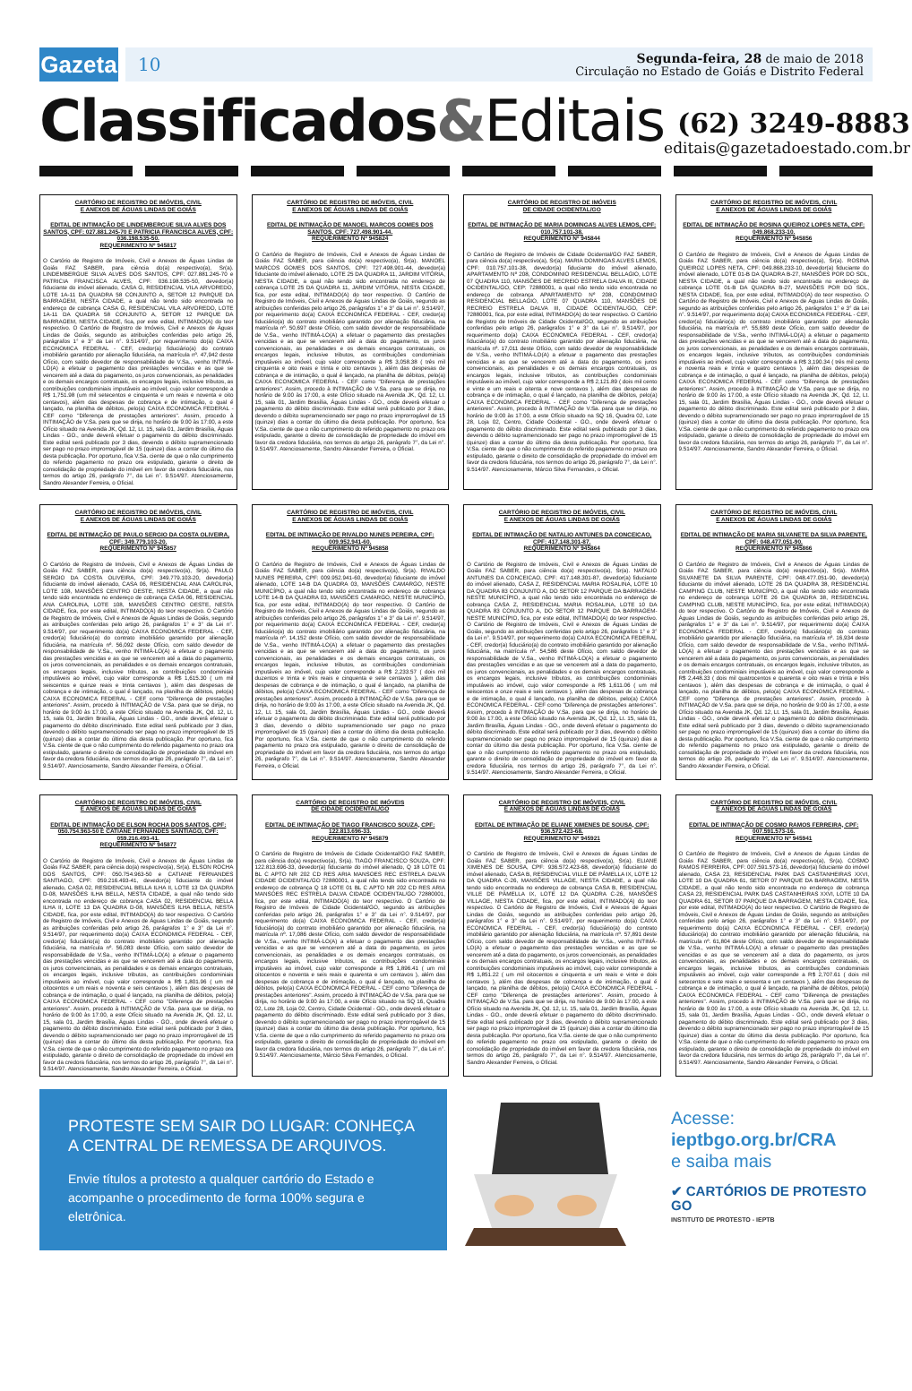Gazeta
10
Segunda-feira, 28 de maio de 2018
Circulação no Estado de Goiás e Distrito Federal
Classificados&Editais
(62) 3249-8883
editais@gazetadoestado.com.br
CARTÓRIO DE REGISTRO DE IMÓVEIS, CIVIL
E ANEXOS DE ÁGUAS LINDAS DE GOIÁS
EDITAL DE INTIMAÇÃO DE LINDEMBERGUE SILVA ALVES DOS SANTOS, CPF: 027.881.245-70 E PATRICIA FRANCISCA ALVES, CPF: 036.198.535-50.
REQUERIMENTO Nº 945817
O Cartório de Registro de Imóveis, Civil e Anexos de Águas Lindas de Goiás FAZ SABER, para ciência do(a) respectivo(a), Sr(a). LINDEMBERGUE SILVA ALVES DOS SANTOS, CPF: 027.881.245-70 e PATRICIA FRANCISCA ALVES, CPF: 036.198.535-50, devedor(a) fiduciante do imóvel alienado, CASA G, RESIDENCIAL VILA ARVOREDO, LOTE 1A-11 DA QUADRA 58 CONJUNTO A, SETOR 12 PARQUE DA BARRAGEM, NESTA CIDADE, a qual não tendo sido encontrada no endereço de cobrança CASA G, RESIDENCIAL VILA ARVOREDO, LOTE 1A-11 DA QUADRA 58 CONJUNTO A, SETOR 12 PARQUE DA BARRAGEM, NESTA CIDADE, fica, por este edital, INTIMADO(A) do teor respectivo. O Cartório de Registro de Imóveis, Civil e Anexos de Águas Lindas de Goiás, segundo as atribuições conferidas pelo artigo 26, parágrafos 1° e 3° da Lei n°. 9.514/97, por requerimento do(a) CAIXA ECONOMICA FEDERAL - CEF, credor(a) fiduciário(a) do contrato imobiliário garantido por alienação fiduciária, na matrícula nº. 47,942 deste Ofício, com saldo devedor de responsabilidade de V.Sa., venho INTIMÁ-LO(A) a efetuar o pagamento das prestações vencidas e as que se vencerem até a data do pagamento, os juros convencionais, as penalidades e os demais encargos contratuais, os encargos legais, inclusive tributos, as contribuições condominiais imputáveis ao imóvel, cujo valor corresponde a R$ 1,751.98 (um mil setecentos e cinquenta e um reais e noventa e oito centavos), além das despesas de cobrança e de intimação, o qual é lançado, na planilha de débitos, pelo(a) CAIXA ECONOMICA FEDERAL - CEF como "Diferença de prestações anteriores". Assim, procedo à INTIMAÇÃO de V.Sa. para que se dirija, no horário de 9:00 às 17:00, a este Ofício situado na Avenida JK, Qd. 12, Lt. 15, sala 01, Jardim Brasília, Águas Lindas - GO., onde deverá efetuar o pagamento do débito discriminado. Este edital será publicado por 3 dias, devendo o débito supramencionado ser pago no prazo improrrogável de 15 (quinze) dias a contar do último dia desta publicação. Por oportuno, fica V.Sa. ciente de que o não cumprimento do referido pagamento no prazo ora estipulado, garante o direito de consolidação de propriedade do imóvel em favor da credora fiduciária, nos termos do artigo 26, parágrafo 7°, da Lei n°. 9.514/97. Atenciosamente, Sandro Alexander Ferreira, o Oficial.
CARTÓRIO DE REGISTRO DE IMÓVEIS, CIVIL
E ANEXOS DE ÁGUAS LINDAS DE GOIÁS
EDITAL DE INTIMAÇÃO DE MANOEL MARCOS GOMES DOS SANTOS, CPF: 727.498.901-44.
REQUERIMENTO Nº 945824
O Cartório de Registro de Imóveis, Civil e Anexos de Águas Lindas de Goiás FAZ SABER, para ciência do(a) respectivo(a), Sr(a). MANOEL MARCOS GOMES DOS SANTOS, CPF: 727.498.901-44, devedor(a) fiduciante do imóvel alienado, LOTE 25 DA QUADRA 11, JARDIM VITÓRIA, NESTA CIDADE, a qual não tendo sido encontrada no endereço de cobrança LOTE 25 DA QUADRA 11, JARDIM VITÓRIA, NESTA CIDADE, fica, por este edital, INTIMADO(A) do teor respectivo. O Cartório de Registro de Imóveis, Civil e Anexos de Águas Lindas de Goiás, segundo as atribuições conferidas pelo artigo 26, parágrafos 1° e 3° da Lei n°. 9.514/97, por requerimento do(a) CAIXA ECONOMICA FEDERAL - CEF, credor(a) fiduciário(a) do contrato imobiliário garantido por alienação fiduciária, na matrícula nº. 50,697 deste Ofício, com saldo devedor de responsabilidade de V.Sa., venho INTIMÁ-LO(A) a efetuar o pagamento das prestações vencidas e as que se vencerem até a data do pagamento, os juros convencionais, as penalidades e os demais encargos contratuais, os encargos legais, inclusive tributos, as contribuições condominiais imputáveis ao imóvel, cujo valor corresponde a R$ 3,058.38 ( três mil cinquenta e oito reais e trinta e oito centavos ), além das despesas de cobrança e de intimação, o qual é lançado, na planilha de débitos, pelo(a) CAIXA ECONOMICA FEDERAL - CEF como "Diferença de prestações anteriores". Assim, procedo à INTIMAÇÃO de V.Sa. para que se dirija, no horário de 9:00 às 17:00, a este Ofício situado na Avenida JK, Qd. 12, Lt. 15, sala 01, Jardim Brasília, Águas Lindas - GO., onde deverá efetuar o pagamento do débito discriminado. Este edital será publicado por 3 dias, devendo o débito supramencionado ser pago no prazo improrrogável de 15 (quinze) dias a contar do último dia desta publicação. Por oportuno, fica V.Sa. ciente de que o não cumprimento do referido pagamento no prazo ora estipulado, garante o direito de consolidação de propriedade do imóvel em favor da credora fiduciária, nos termos do artigo 26, parágrafo 7°, da Lei n°. 9.514/97. Atenciosamente, Sandro Alexander Ferreira, o Oficial.
CARTÓRIO DE REGISTRO DE IMÓVEIS
DE CIDADE OCIDENTAL/GO
EDITAL DE INTIMAÇÃO DE MARIA DOMINGAS ALVES LEMOS, CPF: 010.757.101-38.
REQUERIMENTO Nº 945844
O Cartório de Registro de Imóveis de Cidade Ocidental/GO FAZ SABER, para ciência do(a) respectivo(a), Sr(a). MARIA DOMINGAS ALVES LEMOS, CPF: 010.757.101-38, devedor(a) fiduciante do imóvel alienado, APARTAMENTO Nº 208, CONDOMINIO RESIDENCIAL BELLAGIO, LOTE 07 QUADRA 110, MANSÕES DE RECREIO ESTRELA DALVA III, CIDADE OCIDENTAL/GO, CEP: 72880001, a qual não tendo sido encontrada no endereço de cobrança APARTAMENTO Nº 208, CONDOMINIO RESIDENCIAL BELLAGIO, LOTE 07 QUADRA 110, MANSÕES DE RECREIO ESTRELA DALVA III, CIDADE OCIDENTAL/GO, CEP: 72880001, fica, por este edital, INTIMADO(A) do teor respectivo. O Cartório de Registro de Imóveis de Cidade Ocidental/GO, segundo as atribuições conferidas pelo artigo 26, parágrafos 1° e 3° da Lei n°. 9.514/97, por requerimento do(a) CAIXA ECONOMICA FEDERAL - CEF, credor(a) fiduciário(a) do contrato imobiliário garantido por alienação fiduciária, na matrícula nº. 17,011 deste Ofício, com saldo devedor de responsabilidade de V.Sa., venho INTIMÁ-LO(A) a efetuar o pagamento das prestações vencidas e as que se vencerem até a data do pagamento, os juros convencionais, as penalidades e os demais encargos contratuais, os encargos legais, inclusive tributos, as contribuições condominiais imputáveis ao imóvel, cujo valor corresponde a R$ 2,121.89 ( dois mil cento e vinte e um reais e oitenta e nove centavos ), além das despesas de cobrança e de intimação, o qual é lançado, na planilha de débitos, pelo(a) CAIXA ECONOMICA FEDERAL - CEF como "Diferença de prestações anteriores". Assim, procedo à INTIMAÇÃO de V.Sa. para que se dirija, no horário de 9:00 às 17:00, a este Ofício situado na SQ 16, Quadra 02, Lote 28, Loja 02, Centro, Cidade Ocidental - GO., onde deverá efetuar o pagamento do débito discriminado. Este edital será publicado por 3 dias, devendo o débito supramencionado ser pago no prazo improrrogável de 15 (quinze) dias a contar do último dia desta publicação. Por oportuno, fica V.Sa. ciente de que o não cumprimento do referido pagamento no prazo ora estipulado, garante o direito de consolidação de propriedade do imóvel em favor da credora fiduciária, nos termos do artigo 26, parágrafo 7°, da Lei n°. 9.514/97. Atenciosamente, Márcio Silva Fernandes, o Oficial.
CARTÓRIO DE REGISTRO DE IMÓVEIS, CIVIL
E ANEXOS DE ÁGUAS LINDAS DE GOIÁS
EDITAL DE INTIMAÇÃO DE ROSINA QUEIROZ LOPES NETA, CPF: 049.868.233-10.
REQUERIMENTO Nº 945856
O Cartório de Registro de Imóveis, Civil e Anexos de Águas Lindas de Goiás FAZ SABER, para ciência do(a) respectivo(a), Sr(a). ROSINA QUEIROZ LOPES NETA, CPF: 049.868.233-10, devedor(a) fiduciante do imóvel alienado, LOTE 01-B DA QUADRA B-27, MANSÕES POR DO SOL, NESTA CIDADE, a qual não tendo sido encontrada no endereço de cobrança LOTE 01-B DA QUADRA B-27, MANSÕES POR DO SOL, NESTA CIDADE, fica, por este edital, INTIMADO(A) do teor respectivo. O Cartório de Registro de Imóveis, Civil e Anexos de Águas Lindas de Goiás, segundo as atribuições conferidas pelo artigo 26, parágrafos 1° e 3° da Lei n°. 9.514/97, por requerimento do(a) CAIXA ECONOMICA FEDERAL - CEF, credor(a) fiduciário(a) do contrato imobiliário garantido por alienação fiduciária, na matrícula nº. 55,689 deste Ofício, com saldo devedor de responsabilidade de V.Sa., venho INTIMÁ-LO(A) a efetuar o pagamento das prestações vencidas e as que se vencerem até a data do pagamento, os juros convencionais, as penalidades e os demais encargos contratuais, os encargos legais, inclusive tributos, as contribuições condominiais imputáveis ao imóvel, cujo valor corresponde a R$ 3,190.34 ( três mil cento e noventa reais e trinta e quatro centavos ), além das despesas de cobrança e de intimação, o qual é lançado, na planilha de débitos, pelo(a) CAIXA ECONOMICA FEDERAL - CEF como "Diferença de prestações anteriores". Assim, procedo à INTIMAÇÃO de V.Sa. para que se dirija, no horário de 9:00 às 17:00, a este Ofício situado na Avenida JK, Qd. 12, Lt. 15, sala 01, Jardim Brasília, Águas Lindas - GO., onde deverá efetuar o pagamento do débito discriminado. Este edital será publicado por 3 dias, devendo o débito supramencionado ser pago no prazo improrrogável de 15 (quinze) dias a contar do último dia desta publicação. Por oportuno, fica V.Sa. ciente de que o não cumprimento do referido pagamento no prazo ora estipulado, garante o direito de consolidação de propriedade do imóvel em favor da credora fiduciária, nos termos do artigo 26, parágrafo 7°, da Lei n°. 9.514/97. Atenciosamente, Sandro Alexander Ferreira, o Oficial.
CARTÓRIO DE REGISTRO DE IMÓVEIS, CIVIL
E ANEXOS DE ÁGUAS LINDAS DE GOIÁS
EDITAL DE INTIMAÇÃO DE PAULO SERGIO DA COSTA OLIVEIRA, CPF: 349.779.103-20.
REQUERIMENTO Nº 945857
O Cartório de Registro de Imóveis, Civil e Anexos de Águas Lindas de Goiás FAZ SABER, para ciência do(a) respectivo(a), Sr(a). PAULO SERGIO DA COSTA OLIVEIRA, CPF: 349.779.103-20, devedor(a) fiduciante do imóvel alienado, CASA 06, RESIDENCIAL ANA CAROLINA, LOTE 108, MANSÕES CENTRO OESTE, NESTA CIDADE, a qual não tendo sido encontrada no endereço de cobrança CASA 06, RESIDENCIAL ANA CAROLINA, LOTE 108, MANSÕES CENTRO OESTE, NESTA CIDADE, fica, por este edital, INTIMADO(A) do teor respectivo. O Cartório de Registro de Imóveis, Civil e Anexos de Águas Lindas de Goiás, segundo as atribuições conferidas pelo artigo 26, parágrafos 1° e 3° da Lei n°. 9.514/97, por requerimento do(a) CAIXA ECONOMICA FEDERAL - CEF, credor(a) fiduciário(a) do contrato imobiliário garantido por alienação fiduciária, na matrícula nº. 56,092 deste Ofício, com saldo devedor de responsabilidade de V.Sa., venho INTIMÁ-LO(A) a efetuar o pagamento das prestações vencidas e as que se vencerem até a data do pagamento, os juros convencionais, as penalidades e os demais encargos contratuais, os encargos legais, inclusive tributos, as contribuições condominiais imputáveis ao imóvel, cujo valor corresponde a R$ 1,615.30 ( um mil seiscentos e quinze reais e trinta centavos ), além das despesas de cobrança e de intimação, o qual é lançado, na planilha de débitos, pelo(a) CAIXA ECONOMICA FEDERAL - CEF como "Diferença de prestações anteriores". Assim, procedo à INTIMAÇÃO de V.Sa. para que se dirija, no horário de 9:00 às 17:00, a este Ofício situado na Avenida JK, Qd. 12, Lt. 15, sala 01, Jardim Brasília, Águas Lindas - GO., onde deverá efetuar o pagamento do débito discriminado. Este edital será publicado por 3 dias, devendo o débito supramencionado ser pago no prazo improrrogável de 15 (quinze) dias a contar do último dia desta publicação. Por oportuno, fica V.Sa. ciente de que o não cumprimento do referido pagamento no prazo ora estipulado, garante o direito de consolidação de propriedade do imóvel em favor da credora fiduciária, nos termos do artigo 26, parágrafo 7°, da Lei n°. 9.514/97. Atenciosamente, Sandro Alexander Ferreira, o Oficial.
CARTÓRIO DE REGISTRO DE IMÓVEIS, CIVIL
E ANEXOS DE ÁGUAS LINDAS DE GOIÁS
EDITAL DE INTIMAÇÃO DE RIVALDO NUNES PEREIRA, CPF: 009.952.941-60.
REQUERIMENTO Nº 945858
O Cartório de Registro de Imóveis, Civil e Anexos de Águas Lindas de Goiás FAZ SABER, para ciência do(a) respectivo(a), Sr(a). RIVALDO NUNES PEREIRA, CPF: 009.952.941-60, devedor(a) fiduciante do imóvel alienado, LOTE 14-B DA QUADRA 03, MANSÕES CAMARGO, NESTE MUNICÍPIO, a qual não tendo sido encontrada no endereço de cobrança LOTE 14-B DA QUADRA 03, MANSÕES CAMARGO, NESTE MUNICÍPIO, fica, por este edital, INTIMADO(A) do teor respectivo. O Cartório de Registro de Imóveis, Civil e Anexos de Águas Lindas de Goiás, segundo as atribuições conferidas pelo artigo 26, parágrafos 1° e 3° da Lei n°. 9.514/97, por requerimento do(a) CAIXA ECONOMICA FEDERAL - CEF, credor(a) fiduciário(a) do contrato imobiliário garantido por alienação fiduciária, na matrícula nº. 14,152 deste Ofício, com saldo devedor de responsabilidade de V.Sa., venho INTIMÁ-LO(A) a efetuar o pagamento das prestações vencidas e as que se vencerem até a data do pagamento, os juros convencionais, as penalidades e os demais encargos contratuais, os encargos legais, inclusive tributos, as contribuições condominiais imputáveis ao imóvel, cujo valor corresponde a R$ 2,233.57 ( dois mil duzentos e trinta e três reais e cinquenta e sete centavos ), além das despesas de cobrança e de intimação, o qual é lançado, na planilha de débitos, pelo(a) CAIXA ECONOMICA FEDERAL - CEF como "Diferença de prestações anteriores". Assim, procedo à INTIMAÇÃO de V.Sa. para que se dirija, no horário de 9:00 às 17:00, a este Ofício situado na Avenida JK, Qd. 12, Lt. 15, sala 01, Jardim Brasília, Águas Lindas - GO., onde deverá efetuar o pagamento do débito discriminado. Este edital será publicado por 3 dias, devendo o débito supramencionado ser pago no prazo improrrogável de 15 (quinze) dias a contar do último dia desta publicação. Por oportuno, fica V.Sa. ciente de que o não cumprimento do referido pagamento no prazo ora estipulado, garante o direito de consolidação de propriedade do imóvel em favor da credora fiduciária, nos termos do artigo 26, parágrafo 7°, da Lei n°. 9.514/97. Atenciosamente, Sandro Alexander Ferreira, o Oficial.
CARTÓRIO DE REGISTRO DE IMÓVEIS, CIVIL
E ANEXOS DE ÁGUAS LINDAS DE GOIÁS
EDITAL DE INTIMAÇÃO DE NATALIO ANTUNES DA CONCEICAO, CPF: 417.148.301-87.
REQUERIMENTO Nº 945864
O Cartório de Registro de Imóveis, Civil e Anexos de Águas Lindas de Goiás FAZ SABER, para ciência do(a) respectivo(a), Sr(a). NATALIO ANTUNES DA CONCEICAO, CPF: 417.148.301-87, devedor(a) fiduciante do imóvel alienado, CASA Z, RESIDENCIAL MARIA ROSALINA, LOTE 10 DA QUADRA 83 CONJUNTO A, DO SETOR 12 PARQUE DA BARRAGEM- NESTE MUNICÍPIO, a qual não tendo sido encontrada no endereço de cobrança CASA Z, RESIDENCIAL MARIA ROSALINA, LOTE 10 DA QUADRA 83 CONJUNTO A, DO SETOR 12 PARQUE DA BARRAGEM- NESTE MUNICÍPIO, fica, por este edital, INTIMADO(A) do teor respectivo. O Cartório de Registro de Imóveis, Civil e Anexos de Águas Lindas de Goiás, segundo as atribuições conferidas pelo artigo 26, parágrafos 1° e 3° da Lei n°. 9.514/97, por requerimento do(a) CAIXA ECONOMICA FEDERAL - CEF, credor(a) fiduciário(a) do contrato imobiliário garantido por alienação fiduciária, na matrícula nº. 54,586 deste Ofício, com saldo devedor de responsabilidade de V.Sa., venho INTIMÁ-LO(A) a efetuar o pagamento das prestações vencidas e as que se vencerem até a data do pagamento, os juros convencionais, as penalidades e os demais encargos contratuais, os encargos legais, inclusive tributos, as contribuições condominiais imputáveis ao imóvel, cujo valor corresponde a R$ 1,611.06 ( um mil seiscentos e onze reais e seis centavos ), além das despesas de cobrança e de intimação, o qual é lançado, na planilha de débitos, pelo(a) CAIXA ECONOMICA FEDERAL - CEF como "Diferença de prestações anteriores". Assim, procedo à INTIMAÇÃO de V.Sa. para que se dirija, no horário de 9:00 às 17:00, a este Ofício situado na Avenida JK, Qd. 12, Lt. 15, sala 01, Jardim Brasília, Águas Lindas - GO., onde deverá efetuar o pagamento do débito discriminado. Este edital será publicado por 3 dias, devendo o débito supramencionado ser pago no prazo improrrogável de 15 (quinze) dias a contar do último dia desta publicação. Por oportuno, fica V.Sa. ciente de que o não cumprimento do referido pagamento no prazo ora estipulado, garante o direito de consolidação de propriedade do imóvel em favor da credora fiduciária, nos termos do artigo 26, parágrafo 7°, da Lei n°. 9.514/97. Atenciosamente, Sandro Alexander Ferreira, o Oficial.
CARTÓRIO DE REGISTRO DE IMÓVEIS, CIVIL
E ANEXOS DE ÁGUAS LINDAS DE GOIÁS
EDITAL DE INTIMAÇÃO DE MARIA SILVANETE DA SILVA PARENTE, CPF: 048.477.051-90.
REQUERIMENTO Nº 945866
O Cartório de Registro de Imóveis, Civil e Anexos de Águas Lindas de Goiás FAZ SABER, para ciência do(a) respectivo(a), Sr(a). MARIA SILVANETE DA SILVA PARENTE, CPF: 048.477.051-90, devedor(a) fiduciante do imóvel alienado, LOTE 26 DA QUADRA 38, RESIDENCIAL CAMPING CLUB, NESTE MUNICÍPIO, a qual não tendo sido encontrada no endereço de cobrança LOTE 26 DA QUADRA 38, RESIDENCIAL CAMPING CLUB, NESTE MUNICÍPIO, fica, por este edital, INTIMADO(A) do teor respectivo. O Cartório de Registro de Imóveis, Civil e Anexos de Águas Lindas de Goiás, segundo as atribuições conferidas pelo artigo 26, parágrafos 1° e 3° da Lei n°. 9.514/97, por requerimento do(a) CAIXA ECONOMICA FEDERAL - CEF, credor(a) fiduciário(a) do contrato imobiliário garantido por alienação fiduciária, na matrícula nº. 16,934 deste Ofício, com saldo devedor de responsabilidade de V.Sa., venho INTIMÁ-LO(A) a efetuar o pagamento das prestações vencidas e as que se vencerem até a data do pagamento, os juros convencionais, as penalidades e os demais encargos contratuais, os encargos legais, inclusive tributos, as contribuições condominiais imputáveis ao imóvel, cujo valor corresponde a R$ 2,448.33 ( dois mil quatrocentos e quarenta e oito reais e trinta e três centavos ), além das despesas de cobrança e de intimação, o qual é lançado, na planilha de débitos, pelo(a) CAIXA ECONOMICA FEDERAL - CEF como "Diferença de prestações anteriores". Assim, procedo à INTIMAÇÃO de V.Sa. para que se dirija, no horário de 9:00 às 17:00, a este Ofício situado na Avenida JK, Qd. 12, Lt. 15, sala 01, Jardim Brasília, Águas Lindas - GO., onde deverá efetuar o pagamento do débito discriminado. Este edital será publicado por 3 dias, devendo o débito supramencionado ser pago no prazo improrrogável de 15 (quinze) dias a contar do último dia desta publicação. Por oportuno, fica V.Sa. ciente de que o não cumprimento do referido pagamento no prazo ora estipulado, garante o direito de consolidação de propriedade do imóvel em favor da credora fiduciária, nos termos do artigo 26, parágrafo 7°, da Lei n°. 9.514/97. Atenciosamente, Sandro Alexander Ferreira, o Oficial.
CARTÓRIO DE REGISTRO DE IMÓVEIS, CIVIL
E ANEXOS DE ÁGUAS LINDAS DE GOIÁS
EDITAL DE INTIMAÇÃO DE ELSON ROCHA DOS SANTOS, CPF: 050.754.963-50 E CATIANE FERNANDES SANTIAGO, CPF: 059.216.493-41.
REQUERIMENTO Nº 945877
O Cartório de Registro de Imóveis, Civil e Anexos de Águas Lindas de Goiás FAZ SABER, para ciência do(a) respectivo(a), Sr(a). ELSON ROCHA DOS SANTOS, CPF: 050.754.963-50 e CATIANE FERNANDES SANTIAGO, CPF: 059.216.493-41, devedor(a) fiduciante do imóvel alienado, CASA 02, RESIDENCIAL BELLA ILHA II, LOTE 13 DA QUADRA D-08, MANSÕES ILHA BELLA, NESTA CIDADE, a qual não tendo sido encontrada no endereço de cobrança CASA 02, RESIDENCIAL BELLA ILHA II, LOTE 13 DA QUADRA D-08, MANSÕES ILHA BELLA, NESTA CIDADE, fica, por este edital, INTIMADO(A) do teor respectivo. O Cartório de Registro de Imóveis, Civil e Anexos de Águas Lindas de Goiás, segundo as atribuições conferidas pelo artigo 26, parágrafos 1° e 3° da Lei n°. 9.514/97, por requerimento do(a) CAIXA ECONOMICA FEDERAL - CEF, credor(a) fiduciário(a) do contrato imobiliário garantido por alienação fiduciária, na matrícula nº. 56,083 deste Ofício, com saldo devedor de responsabilidade de V.Sa., venho INTIMÁ-LO(A) a efetuar o pagamento das prestações vencidas e as que se vencerem até a data do pagamento, os juros convencionais, as penalidades e os demais encargos contratuais, os encargos legais, inclusive tributos, as contribuições condominiais imputáveis ao imóvel, cujo valor corresponde a R$ 1,801.96 ( um mil oitocentos e um reais e noventa e seis centavos ), além das despesas de cobrança e de intimação, o qual é lançado, na planilha de débitos, pelo(a) CAIXA ECONOMICA FEDERAL - CEF como "Diferença de prestações anteriores". Assim, procedo à INTIMAÇÃO de V.Sa. para que se dirija, no horário de 9:00 às 17:00, a este Ofício situado na Avenida JK, Qd. 12, Lt. 15, sala 01, Jardim Brasília, Águas Lindas - GO., onde deverá efetuar o pagamento do débito discriminado. Este edital será publicado por 3 dias, devendo o débito supramencionado ser pago no prazo improrrogável de 15 (quinze) dias a contar do último dia desta publicação. Por oportuno, fica V.Sa. ciente de que o não cumprimento do referido pagamento no prazo ora estipulado, garante o direito de consolidação de propriedade do imóvel em favor da credora fiduciária, nos termos do artigo 26, parágrafo 7°, da Lei n°. 9.514/97. Atenciosamente, Sandro Alexander Ferreira, o Oficial.
CARTÓRIO DE REGISTRO DE IMÓVEIS
DE CIDADE OCIDENTAL/GO
EDITAL DE INTIMAÇÃO DE TIAGO FRANCISCO SOUZA, CPF: 122.813.696-33.
REQUERIMENTO Nº 945879
O Cartório de Registro de Imóveis de Cidade Ocidental/GO FAZ SABER, para ciência do(a) respectivo(a), Sr(a). TIAGO FRANCISCO SOUZA, CPF: 122.813.696-33, devedor(a) fiduciante do imóvel alienado, Q 18 LOTE 01 BL C APTO NR 202 CD RES ARIA MANSOES REC ESTRELA DALVA CIDADE OCIDENTAL/GO 72880001, a qual não tendo sido encontrada no endereço de cobrança Q 18 LOTE 01 BL C APTO NR 202 CD RES ARIA MANSOES REC ESTRELA DALVA CIDADE OCIDENTAL/GO 72880001, fica, por este edital, INTIMADO(A) do teor respectivo. O Cartório de Registro de Imóveis de Cidade Ocidental/GO, segundo as atribuições conferidas pelo artigo 26, parágrafos 1° e 3° da Lei n°. 9.514/97, por requerimento do(a) CAIXA ECONOMICA FEDERAL - CEF, credor(a) fiduciário(a) do contrato imobiliário garantido por alienação fiduciária, na matrícula nº. 17,086 deste Ofício, com saldo devedor de responsabilidade de V.Sa., venho INTIMÁ-LO(A) a efetuar o pagamento das prestações vencidas e as que se vencerem até a data do pagamento, os juros convencionais, as penalidades e os demais encargos contratuais, os encargos legais, inclusive tributos, as contribuições condominiais imputáveis ao imóvel, cujo valor corresponde a R$ 1,896.41 ( um mil oitocentos e noventa e seis reais e quarenta e um centavos ), além das despesas de cobrança e de intimação, o qual é lançado, na planilha de débitos, pelo(a) CAIXA ECONOMICA FEDERAL - CEF como "Diferença de prestações anteriores". Assim, procedo à INTIMAÇÃO de V.Sa. para que se dirija, no horário de 9:00 às 17:00, a este Ofício situado na SQ 16, Quadra 02, Lote 28, Loja 02, Centro, Cidade Ocidental - GO., onde deverá efetuar o pagamento do débito discriminado. Este edital será publicado por 3 dias, devendo o débito supramencionado ser pago no prazo improrrogável de 15 (quinze) dias a contar do último dia desta publicação. Por oportuno, fica V.Sa. ciente de que o não cumprimento do referido pagamento no prazo ora estipulado, garante o direito de consolidação de propriedade do imóvel em favor da credora fiduciária, nos termos do artigo 26, parágrafo 7°, da Lei n°. 9.514/97. Atenciosamente, Márcio Silva Fernandes, o Oficial.
CARTÓRIO DE REGISTRO DE IMÓVEIS, CIVIL
E ANEXOS DE ÁGUAS LINDAS DE GOIÁS
EDITAL DE INTIMAÇÃO DE ELIANE XIMENES DE SOUSA, CPF: 936.572.423-68.
REQUERIMENTO Nº 945921
O Cartório de Registro de Imóveis, Civil e Anexos de Águas Lindas de Goiás FAZ SABER, para ciência do(a) respectivo(a), Sr(a). ELIANE XIMENES DE SOUSA, CPF: 936.572.423-68, devedor(a) fiduciante do imóvel alienado, CASA B, RESIDENCIAL VILLE DE PÂMELLA IX, LOTE 12 DA QUADRA C-26, MANSÕES VILLAGE, NESTA CIDADE, a qual não tendo sido encontrada no endereço de cobrança CASA B, RESIDENCIAL VILLE DE PÂMELLA IX, LOTE 12 DA QUADRA C-26, MANSÕES VILLAGE, NESTA CIDADE, fica, por este edital, INTIMADO(A) do teor respectivo. O Cartório de Registro de Imóveis, Civil e Anexos de Águas Lindas de Goiás, segundo as atribuições conferidas pelo artigo 26, parágrafos 1° e 3° da Lei n°. 9.514/97, por requerimento do(a) CAIXA ECONOMICA FEDERAL - CEF, credor(a) fiduciário(a) do contrato imobiliário garantido por alienação fiduciária, na matrícula nº. 57,891 deste Ofício, com saldo devedor de responsabilidade de V.Sa., venho INTIMÁ-LO(A) a efetuar o pagamento das prestações vencidas e as que se vencerem até a data do pagamento, os juros convencionais, as penalidades e os demais encargos contratuais, os encargos legais, inclusive tributos, as contribuições condominiais imputáveis ao imóvel, cujo valor corresponde a R$ 1,851.22 ( um mil oitocentos e cinquenta e um reais e vinte e dois centavos ), além das despesas de cobrança e de intimação, o qual é lançado, na planilha de débitos, pelo(a) CAIXA ECONOMICA FEDERAL - CEF como "Diferença de prestações anteriores". Assim, procedo à INTIMAÇÃO de V.Sa. para que se dirija, no horário de 9:00 às 17:00, a este Ofício situado na Avenida JK, Qd. 12, Lt. 15, sala 01, Jardim Brasília, Águas Lindas - GO., onde deverá efetuar o pagamento do débito discriminado. Este edital será publicado por 3 dias, devendo o débito supramencionado ser pago no prazo improrrogável de 15 (quinze) dias a contar do último dia desta publicação. Por oportuno, fica V.Sa. ciente de que o não cumprimento do referido pagamento no prazo ora estipulado, garante o direito de consolidação de propriedade do imóvel em favor da credora fiduciária, nos termos do artigo 26, parágrafo 7°, da Lei n°. 9.514/97. Atenciosamente, Sandro Alexander Ferreira, o Oficial.
CARTÓRIO DE REGISTRO DE IMÓVEIS, CIVIL
E ANEXOS DE ÁGUAS LINDAS DE GOIÁS
EDITAL DE INTIMAÇÃO DE COSMO RAMOS FERREIRA, CPF: 007.591.573-16.
REQUERIMENTO Nº 945941
O Cartório de Registro de Imóveis, Civil e Anexos de Águas Lindas de Goiás FAZ SABER, para ciência do(a) respectivo(a), Sr(a). COSMO RAMOS FERREIRA, CPF: 007.591.573-16, devedor(a) fiduciante do imóvel alienado, CASA 23, RESIDENCIAL PARK DAS CASTANHEIRAS XXVI, LOTE 10 DA QUADRA 61, SETOR 07 PARQUE DA BARRAGEM, NESTA CIDADE, a qual não tendo sido encontrada no endereço de cobrança CASA 23, RESIDENCIAL PARK DAS CASTANHEIRAS XXVI, LOTE 10 DA QUADRA 61, SETOR 07 PARQUE DA BARRAGEM, NESTA CIDADE, fica, por este edital, INTIMADO(A) do teor respectivo. O Cartório de Registro de Imóveis, Civil e Anexos de Águas Lindas de Goiás, segundo as atribuições conferidas pelo artigo 26, parágrafos 1° e 3° da Lei n°. 9.514/97, por requerimento do(a) CAIXA ECONOMICA FEDERAL - CEF, credor(a) fiduciário(a) do contrato imobiliário garantido por alienação fiduciária, na matrícula nº. 61,804 deste Ofício, com saldo devedor de responsabilidade de V.Sa., venho INTIMÁ-LO(A) a efetuar o pagamento das prestações vencidas e as que se vencerem até a data do pagamento, os juros convencionais, as penalidades e os demais encargos contratuais, os encargos legais, inclusive tributos, as contribuições condominiais imputáveis ao imóvel, cujo valor corresponde a R$ 2,707.61 ( dois mil setecentos e sete reais e sessenta e um centavos ), além das despesas de cobrança e de intimação, o qual é lançado, na planilha de débitos, pelo(a) CAIXA ECONOMICA FEDERAL - CEF como "Diferença de prestações anteriores". Assim, procedo à INTIMAÇÃO de V.Sa. para que se dirija, no horário de 9:00 às 17:00, a este Ofício situado na Avenida JK, Qd. 12, Lt. 15, sala 01, Jardim Brasília, Águas Lindas - GO., onde deverá efetuar o pagamento do débito discriminado. Este edital será publicado por 3 dias, devendo o débito supramencionado ser pago no prazo improrrogável de 15 (quinze) dias a contar do último dia desta publicação. Por oportuno, fica V.Sa. ciente de que o não cumprimento do referido pagamento no prazo ora estipulado, garante o direito de consolidação de propriedade do imóvel em favor da credora fiduciária, nos termos do artigo 26, parágrafo 7°, da Lei n°. 9.514/97. Atenciosamente, Sandro Alexander Ferreira, o Oficial.
PROTESTE SEM SAIR DO LUGAR: CONHEÇA A CENTRAL DE REMESSA DE ARQUIVOS.
Envie títulos a protesto a qualquer cartório do Estado e acompanhe o procedimento de forma 100% segura e eletrônica.
Acesse:
ieptbgo.org.br/CRA
e saiba mais
✔ CARTÓRIOS DE PROTESTO GO
INSTITUTO DE PROTESTO - IEPTB